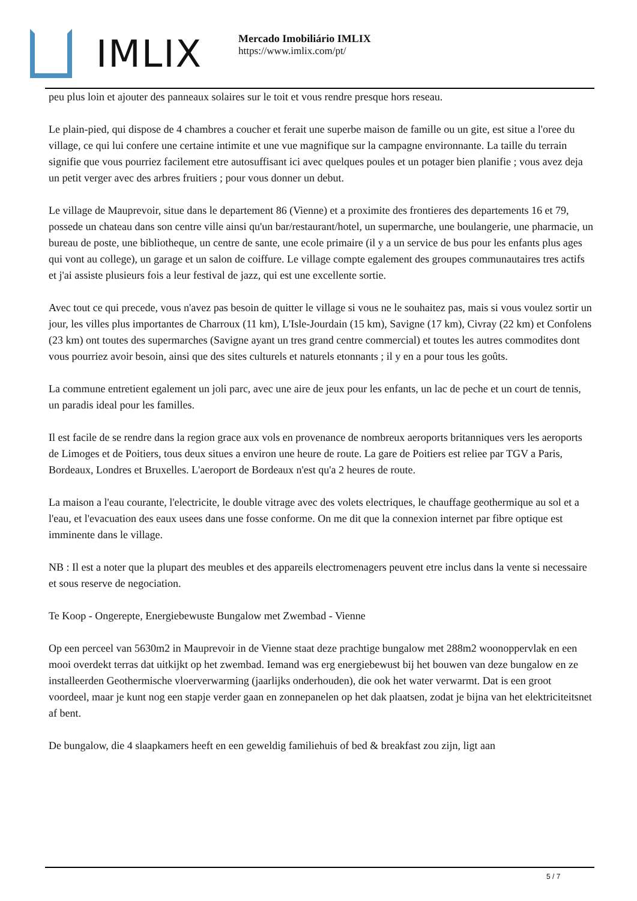IMLIX
Mercado Imobiliário IMLIX
https://www.imlix.com/pt/
peu plus loin et ajouter des panneaux solaires sur le toit et vous rendre presque hors reseau.
Le plain-pied, qui dispose de 4 chambres a coucher et ferait une superbe maison de famille ou un gite, est situe a l'oree du village, ce qui lui confere une certaine intimite et une vue magnifique sur la campagne environnante. La taille du terrain signifie que vous pourriez facilement etre autosuffisant ici avec quelques poules et un potager bien planifie ; vous avez deja un petit verger avec des arbres fruitiers ; pour vous donner un debut.
Le village de Mauprevoir, situe dans le departement 86 (Vienne) et a proximite des frontieres des departements 16 et 79, possede un chateau dans son centre ville ainsi qu'un bar/restaurant/hotel, un supermarche, une boulangerie, une pharmacie, un bureau de poste, une bibliotheque, un centre de sante, une ecole primaire (il y a un service de bus pour les enfants plus ages qui vont au college), un garage et un salon de coiffure. Le village compte egalement des groupes communautaires tres actifs et j'ai assiste plusieurs fois a leur festival de jazz, qui est une excellente sortie.
Avec tout ce qui precede, vous n'avez pas besoin de quitter le village si vous ne le souhaitez pas, mais si vous voulez sortir un jour, les villes plus importantes de Charroux (11 km), L'Isle-Jourdain (15 km), Savigne (17 km), Civray (22 km) et Confolens (23 km) ont toutes des supermarches (Savigne ayant un tres grand centre commercial) et toutes les autres commodites dont vous pourriez avoir besoin, ainsi que des sites culturels et naturels etonnants ; il y en a pour tous les goûts.
La commune entretient egalement un joli parc, avec une aire de jeux pour les enfants, un lac de peche et un court de tennis, un paradis ideal pour les familles.
Il est facile de se rendre dans la region grace aux vols en provenance de nombreux aeroports britanniques vers les aeroports de Limoges et de Poitiers, tous deux situes a environ une heure de route. La gare de Poitiers est reliee par TGV a Paris, Bordeaux, Londres et Bruxelles. L'aeroport de Bordeaux n'est qu'a 2 heures de route.
La maison a l'eau courante, l'electricite, le double vitrage avec des volets electriques, le chauffage geothermique au sol et a l'eau, et l'evacuation des eaux usees dans une fosse conforme. On me dit que la connexion internet par fibre optique est imminente dans le village.
NB : Il est a noter que la plupart des meubles et des appareils electromenagers peuvent etre inclus dans la vente si necessaire et sous reserve de negociation.
Te Koop - Ongerepte, Energiebewuste Bungalow met Zwembad - Vienne
Op een perceel van 5630m2 in Mauprevoir in de Vienne staat deze prachtige bungalow met 288m2 woonoppervlak en een mooi overdekt terras dat uitkijkt op het zwembad. Iemand was erg energiebewust bij het bouwen van deze bungalow en ze installeerden Geothermische vloerverwarming (jaarlijks onderhouden), die ook het water verwarmt. Dat is een groot voordeel, maar je kunt nog een stapje verder gaan en zonnepanelen op het dak plaatsen, zodat je bijna van het elektriciteitsnet af bent.
De bungalow, die 4 slaapkamers heeft en een geweldig familiehuis of bed & breakfast zou zijn, ligt aan
5 / 7